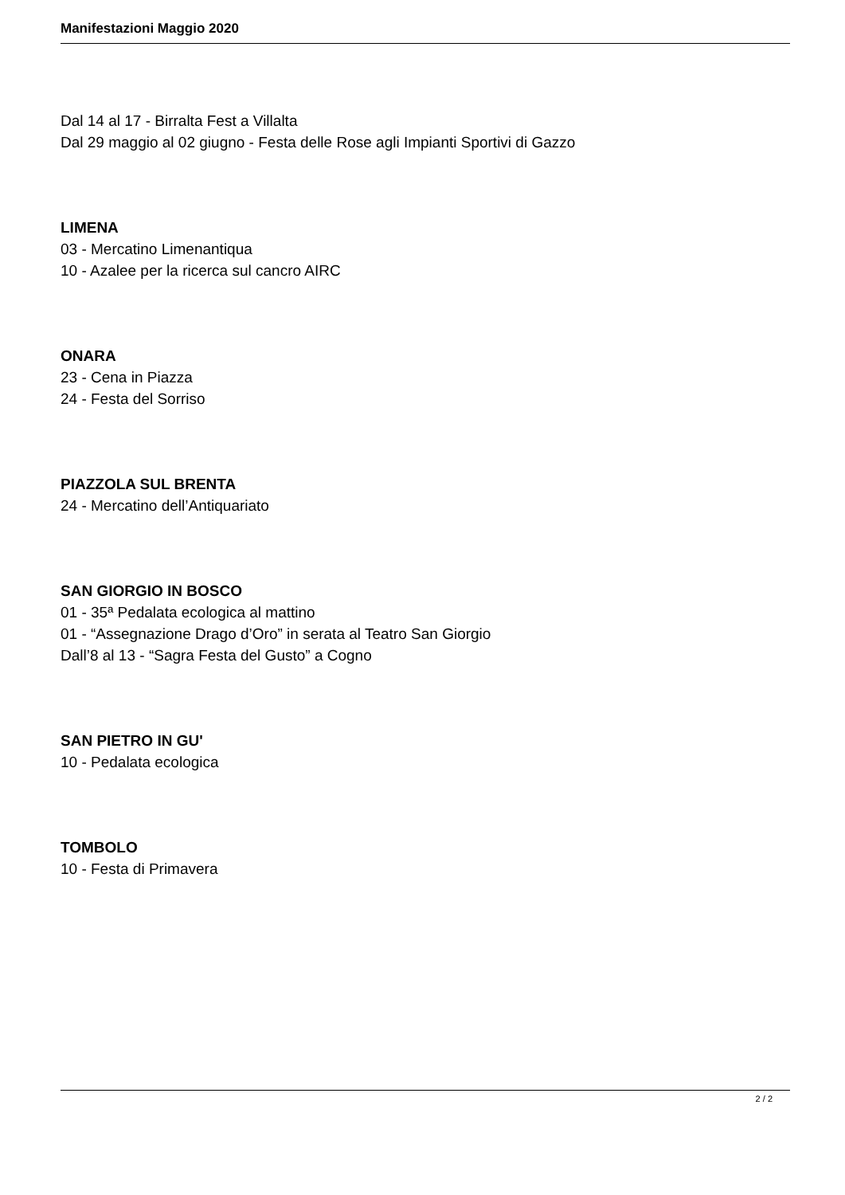Manifestazioni Maggio 2020
Dal 14 al 17 - Birralta Fest a Villalta
Dal 29 maggio al 02 giugno - Festa delle Rose agli Impianti Sportivi di Gazzo
LIMENA
03 - Mercatino Limenantiqua
10 - Azalee per la ricerca sul cancro AIRC
ONARA
23 - Cena in Piazza
24 - Festa del Sorriso
PIAZZOLA SUL BRENTA
24 - Mercatino dell’Antiquariato
SAN GIORGIO IN BOSCO
01 - 35ª Pedalata ecologica al mattino
01 - “Assegnazione Drago d’Oro” in serata al Teatro San Giorgio
Dall’8 al 13 - “Sagra Festa del Gusto” a Cogno
SAN PIETRO IN GU'
10 - Pedalata ecologica
TOMBOLO
10 - Festa di Primavera
2 / 2